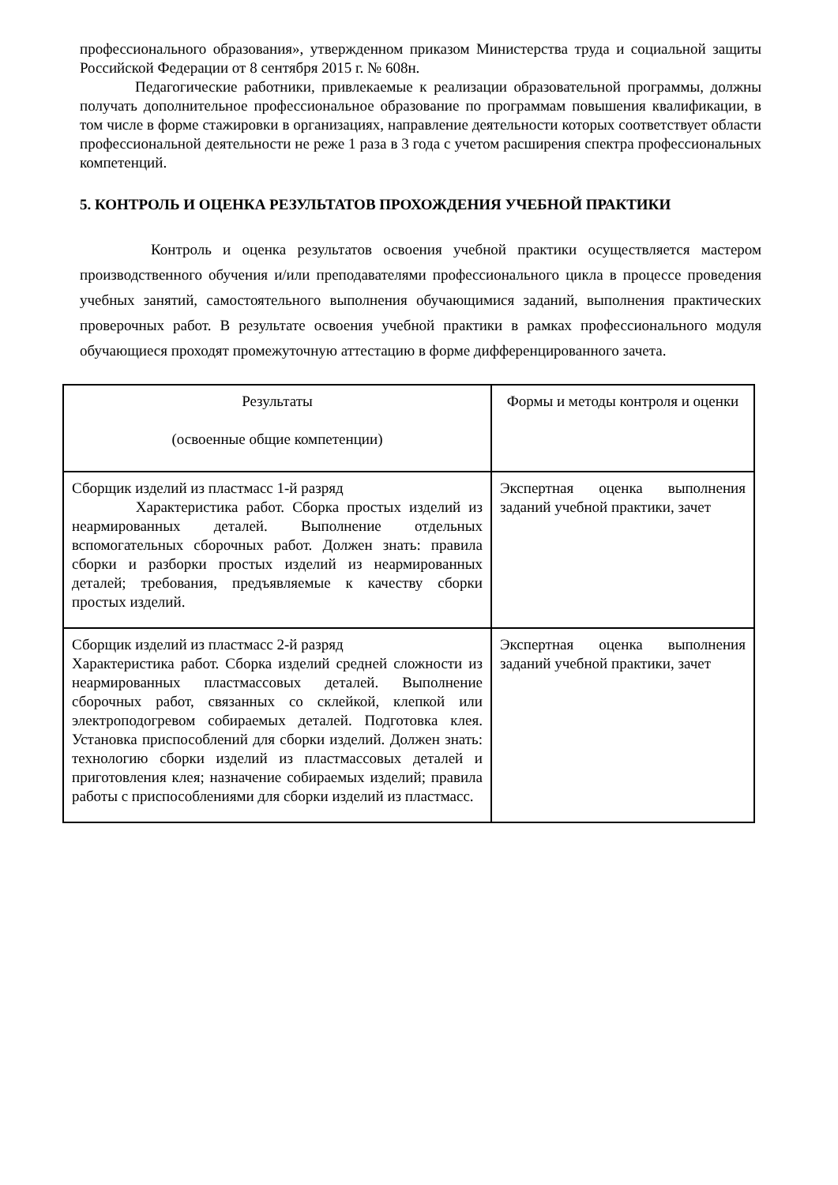профессионального образования», утвержденном приказом Министерства труда и социальной защиты Российской Федерации от 8 сентября 2015 г. № 608н.
Педагогические работники, привлекаемые к реализации образовательной программы, должны получать дополнительное профессиональное образование по программам повышения квалификации, в том числе в форме стажировки в организациях, направление деятельности которых соответствует области профессиональной деятельности не реже 1 раза в 3 года с учетом расширения спектра профессиональных компетенций.
5. КОНТРОЛЬ И ОЦЕНКА РЕЗУЛЬТАТОВ ПРОХОЖДЕНИЯ УЧЕБНОЙ ПРАКТИКИ
Контроль и оценка результатов освоения учебной практики осуществляется мастером производственного обучения и/или преподавателями профессионального цикла в процессе проведения учебных занятий, самостоятельного выполнения обучающимися заданий, выполнения практических проверочных работ. В результате освоения учебной практики в рамках профессионального модуля обучающиеся проходят промежуточную аттестацию в форме дифференцированного зачета.
| Результаты (освоенные общие компетенции) | Формы и методы контроля и оценки |
| Сборщик изделий из пластмасс 1-й разряд Характеристика работ. Сборка простых изделий из неармированных деталей. Выполнение отдельных вспомогательных сборочных работ. Должен знать: правила сборки и разборки простых изделий из неармированных деталей; требования, предъявляемые к качеству сборки простых изделий. | Экспертная оценка выполнения заданий учебной практики, зачет |
| Сборщик изделий из пластмасс 2-й разряд Характеристика работ. Сборка изделий средней сложности из неармированных пластмассовых деталей. Выполнение сборочных работ, связанных со склейкой, клепкой или электроподогревом собираемых деталей. Подготовка клея. Установка приспособлений для сборки изделий. Должен знать: технологию сборки изделий из пластмассовых деталей и приготовления клея; назначение собираемых изделий; правила работы с приспособлениями для сборки изделий из пластмасс. | Экспертная оценка выполнения заданий учебной практики, зачет |